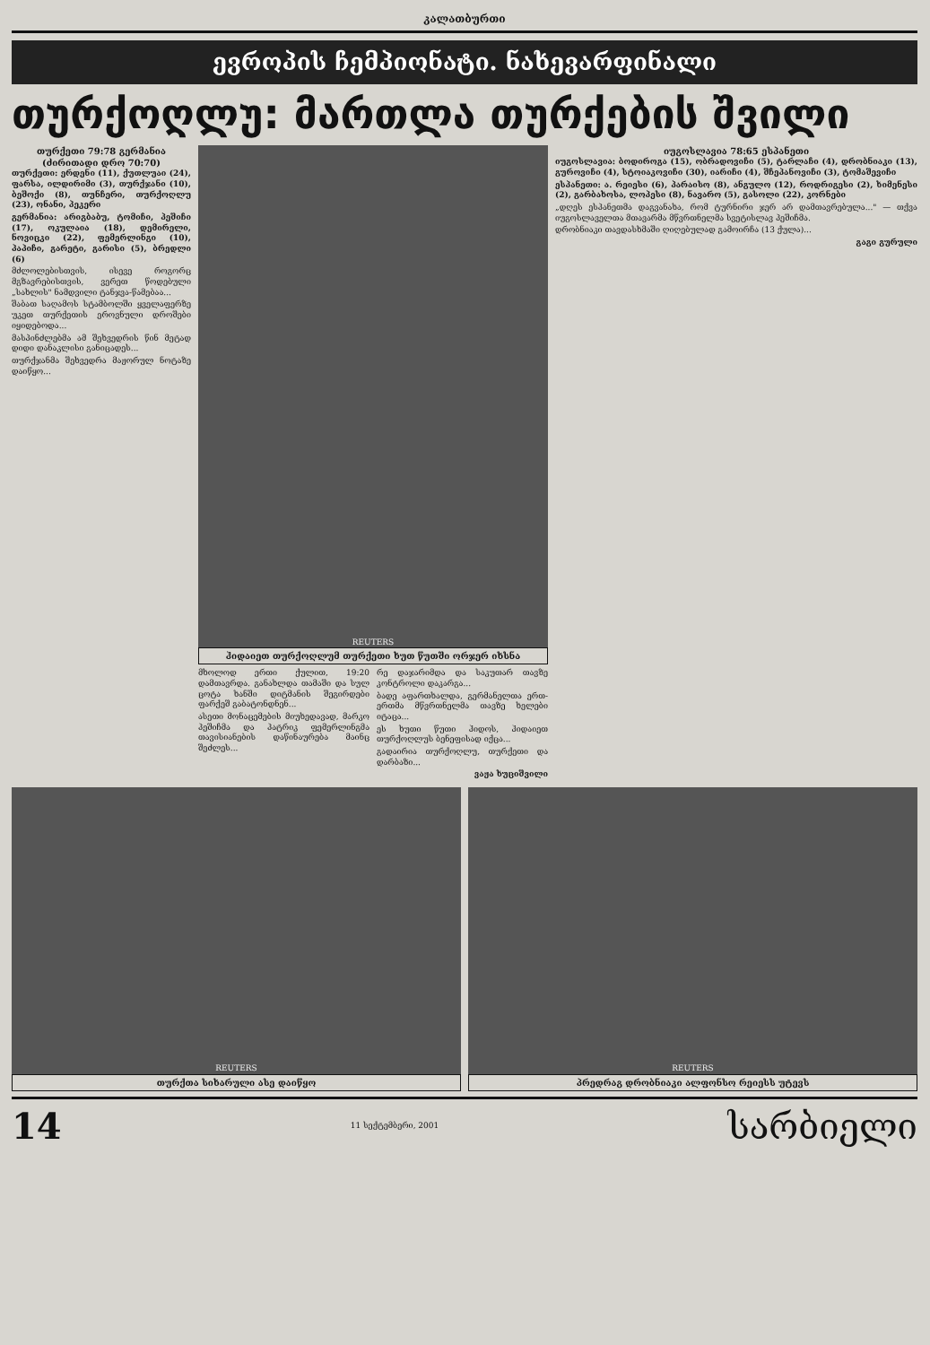კალათბურთი
ევროპის ჩემპიონატი. ნახევარფინალი
თურქოღლუ: მართლა თურქების შვილი
თურქეთი 79:78 გერმანია
(ძირითადი დრო 70:70)
თურქეთი: ერდენი (11), ქუთლუაი (24), ფარსა, ილდირიმი (3), თურქჯანი (10), ბეშოქი (8), თუნჩერი, თურქოღლუ (23), ონანი, პეკერი
გერმანია: არიგბაბუ, ტომიჩი, პეშიჩი (17), ოკულაია (18), დემირელი, ნოვიცკი (22), ფემერლინგი (10), პაპიჩი, გარეტი, გარისი (5), ბრედლი (6)
მძლოლებისთვის, ისევე როგორც მგზავრებისთვის, ვერეთ წოდებული „სახლის" ნამდვილი ტანჯვა-წამებაა...
შაბათ საღამოს სტამბოლში ყველაფერზე უკეთ თურქეთის ეროვნული დროშები იყიდებოდა...
მასპინძლებმა ამ შეხვედრის წინ მეტად დიდი დანაკლისი განიცადეს...
თურქჯანმა შეხვედრა მაჟორულ ნოტაზე დაიწყო...
REUTERS
ჰიდაიეთ თურქოღლუმ თურქეთი ხუთ წუთში ორჯერ იხსნა
მხოლოდ ერთი ქულით, 19:20 დამთავრდა. განახლდა თამაში და სულ ცოტა ხანში დიტმანის შეგირდები ფარქეშ გაბატონდნენ...
ასეთი მონაცემების მიუხედავად, მარკო პეშიჩმა და პატრიკ ფემერლინგმა თავისიანების დაწინაურება მაინც შეძლეს...
რე დაჯარიმდა და საკუთარ თავზე კონტროლი დაკარგა...
ბადე აფართხალდა, გერმანელთა ერთ-ერთმა მწვრთნელმა თავზე ხელები იტაცა...
ეს ხუთი წუთი ჰიდოს, ჰიდაიეთ თურქოღლუს ბენეფისად იქცა...
გადაირია თურქოღლუ, თურქეთი და დარბაზი...
ვაჟა ხუციშვილი
იუგოსლავია 78:65 ესპანეთი
იუგოსლავია: ბოდიროგა (15), ობრადოვიჩი (5), ტარლაჩი (4), დრობნიაკი (13), გუროვიჩი (4), სტოიაკოვიჩი (30), იარიჩი (4), შჩეპანოვიჩი (3), ტომაშევიჩი
ესპანეთი: ა. რეიესი (6), პარაისო (8), ანგულო (12), როდრიგესი (2), ხიმენესი (2), გარბახოსა, ლოპესი (8), ნავარო (5), გასოლი (22), კორნები
„დღეს ესპანეთმა დაგვანახა, რომ ტურნირი ჯერ არ დამთავრებულა..." — თქვა იუგოსლაველთა მთავარმა მწვრთნელმა სვეტისლავ პეშიჩმა.
დრობნიაკი თავდასხმაში ღიღებულად გამოირჩა (13 ქულა)...
გაგი გურული
REUTERS
თურქთა სიხარული ასე დაიწყო
REUTERS
პრედრაგ დრობნიაკი ალფონსო რეიესს უტევს
14 11 სექტემბერი, 2001 სარბიელი